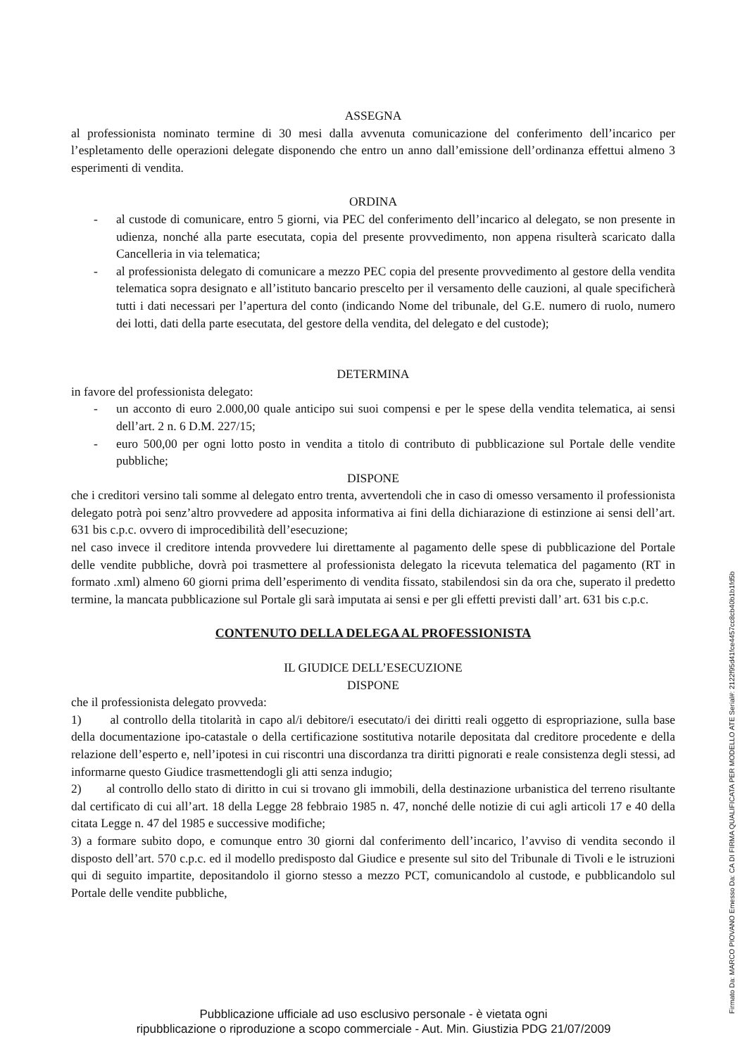ASSEGNA
al professionista nominato termine di 30 mesi dalla avvenuta comunicazione del conferimento dell’incarico per l’espletamento delle operazioni delegate disponendo che entro un anno dall’emissione dell’ordinanza effettui almeno 3 esperimenti di vendita.
ORDINA
- al custode di comunicare, entro 5 giorni, via PEC del conferimento dell’incarico al delegato, se non presente in udienza, nonché alla parte esecutata, copia del presente provvedimento, non appena risulterà scaricato dalla Cancelleria in via telematica;
- al professionista delegato di comunicare a mezzo PEC copia del presente provvedimento al gestore della vendita telematica sopra designato e all’istituto bancario prescelto per il versamento delle cauzioni, al quale specificherà tutti i dati necessari per l’apertura del conto (indicando Nome del tribunale, del G.E. numero di ruolo, numero dei lotti, dati della parte esecutata, del gestore della vendita, del delegato e del custode);
DETERMINA
in favore del professionista delegato:
- un acconto di euro 2.000,00 quale anticipo sui suoi compensi e per le spese della vendita telematica, ai sensi dell’art. 2 n. 6 D.M. 227/15;
- euro 500,00 per ogni lotto posto in vendita a titolo di contributo di pubblicazione sul Portale delle vendite pubbliche;
DISPONE
che i creditori versino tali somme al delegato entro trenta, avvertendoli che in caso di omesso versamento il professionista delegato potrà poi senz’altro provvedere ad apposita informativa ai fini della dichiarazione di estinzione ai sensi dell’art. 631 bis c.p.c. ovvero di improcedibilità dell’esecuzione;
nel caso invece il creditore intenda provvedere lui direttamente al pagamento delle spese di pubblicazione del Portale delle vendite pubbliche, dovrà poi trasmettere al professionista delegato la ricevuta telematica del pagamento (RT in formato .xml) almeno 60 giorni prima dell’esperimento di vendita fissato, stabilendosi sin da ora che, superato il predetto termine, la mancata pubblicazione sul Portale gli sarà imputata ai sensi e per gli effetti previsti dall’ art. 631 bis c.p.c.
CONTENUTO DELLA DELEGA AL PROFESSIONISTA
IL GIUDICE DELL’ESECUZIONE
DISPONE
che il professionista delegato provveda:
1) al controllo della titolarità in capo al/i debitore/i esecutato/i dei diritti reali oggetto di espropriazione, sulla base della documentazione ipo-catastale o della certificazione sostitutiva notarile depositata dal creditore procedente e della relazione dell’esperto e, nell’ipotesi in cui riscontri una discordanza tra diritti pignorati e reale consistenza degli stessi, ad informarne questo Giudice trasmettendogli gli atti senza indugio;
2) al controllo dello stato di diritto in cui si trovano gli immobili, della destinazione urbanistica del terreno risultante dal certificato di cui all’art. 18 della Legge 28 febbraio 1985 n. 47, nonché delle notizie di cui agli articoli 17 e 40 della citata Legge n. 47 del 1985 e successive modifiche;
3) a formare subito dopo, e comunque entro 30 giorni dal conferimento dell’incarico, l’avviso di vendita secondo il disposto dell’art. 570 c.p.c. ed il modello predisposto dal Giudice e presente sul sito del Tribunale di Tivoli e le istruzioni qui di seguito impartite, depositandolo il giorno stesso a mezzo PCT, comunicandolo al custode, e pubblicandolo sul Portale delle vendite pubbliche,
Pubblicazione ufficiale ad uso esclusivo personale - è vietata ogni
ripubblicazione o riproduzione a scopo commerciale - Aut. Min. Giustizia PDG 21/07/2009
Firmato Da: MARCO PIOVANO Emesso Da: CA DI FIRMA QUALIFICATA PER MODELLO ATE Serial#: 2122f95d41fce4457cc8cb40b1b1fd5b